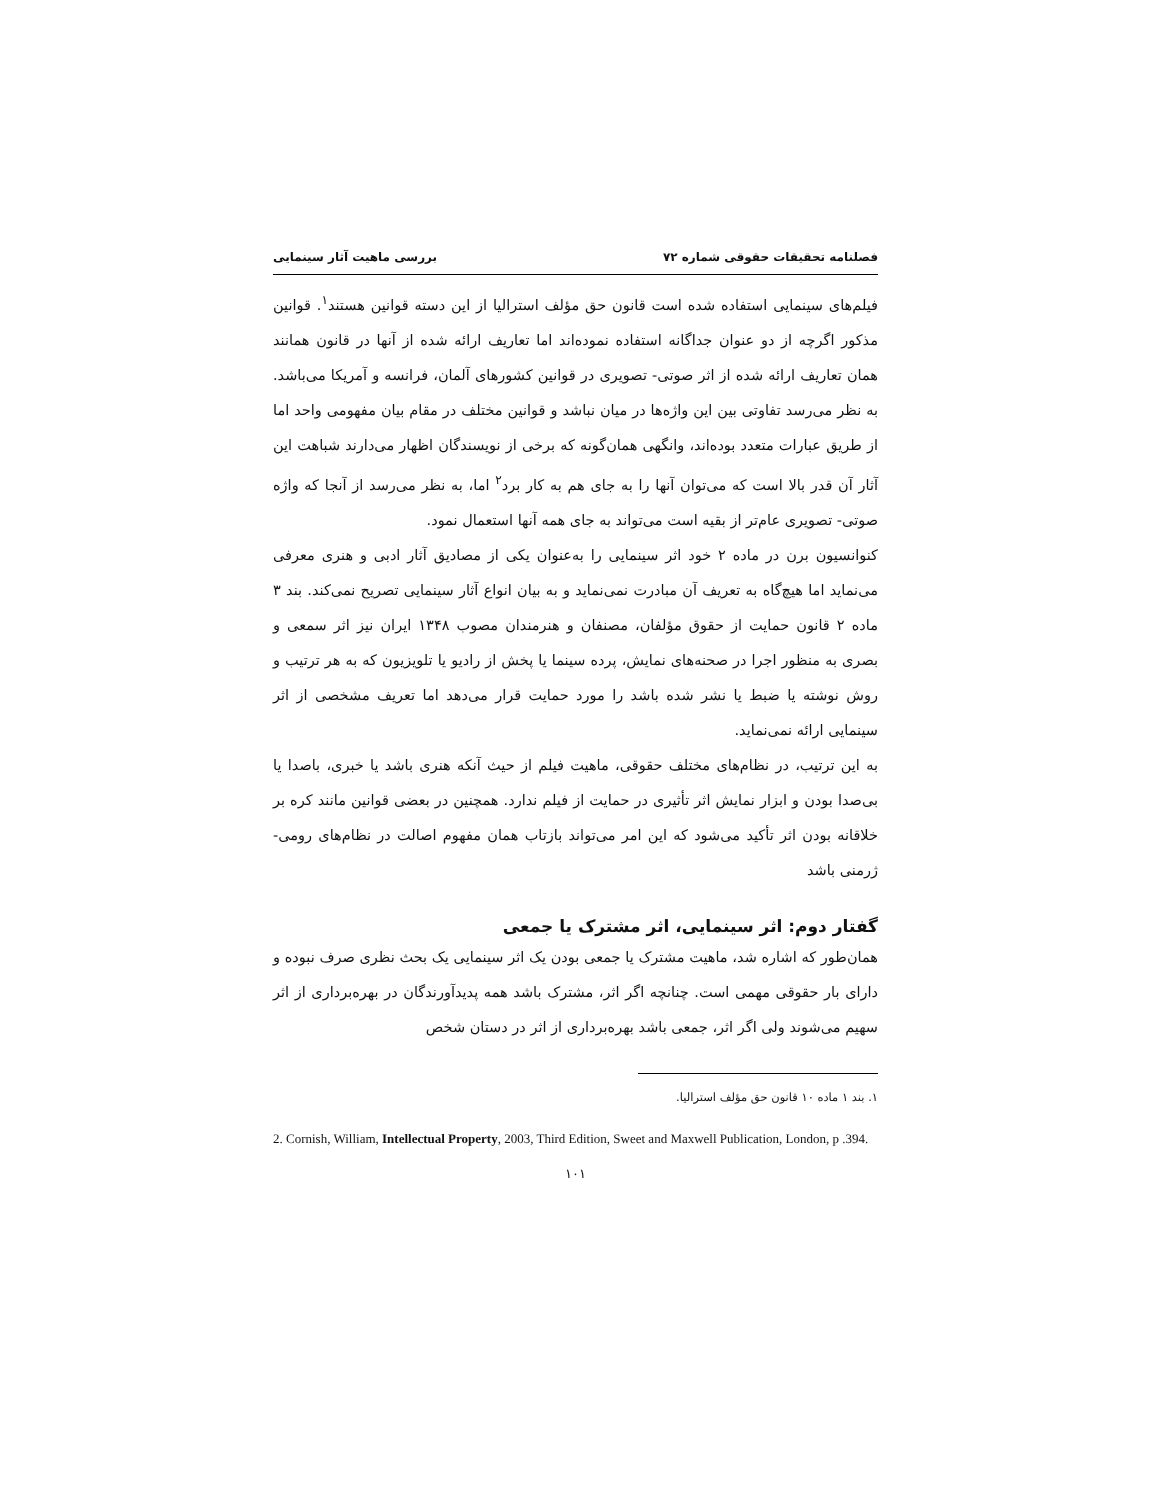فصلنامه تحقیقات حقوقی شماره ۷۲ بررسی ماهیت آثار سینمایی
فیلم‌های سینمایی استفاده شده است قانون حق مؤلف استرالیا از این دسته قوانین هستند<sup>۱</sup>. قوانین مذکور اگرچه از دو عنوان جداگانه استفاده نموده‌اند اما تعاریف ارائه شده از آنها در قانون همانند همان تعاریف ارائه شده از اثر صوتی- تصویری در قوانین کشورهای آلمان، فرانسه و آمریکا می‌باشد. به نظر می‌رسد تفاوتی بین این واژه‌ها در میان نباشد و قوانین مختلف در مقام بیان مفهومی واحد اما از طریق عبارات متعدد بوده‌اند، وانگهی همان‌گونه که برخی از نویسندگان اظهار می‌دارند شباهت این آثار آن قدر بالا است که می‌توان آنها را به جای هم به کار برد<sup>۲</sup> اما، به نظر می‌رسد از آنجا که واژه صوتی- تصویری عام‌تر از بقیه است می‌تواند به جای همه آنها استعمال نمود.
کنوانسیون برن در ماده ۲ خود اثر سینمایی را به‌عنوان یکی از مصادیق آثار ادبی و هنری معرفی می‌نماید اما هیچ‌گاه به تعریف آن مبادرت نمی‌نماید و به بیان انواع آثار سینمایی تصریح نمی‌کند. بند ۳ ماده ۲ قانون حمایت از حقوق مؤلفان، مصنفان و هنرمندان مصوب ۱۳۴۸ ایران نیز اثر سمعی و بصری به منظور اجرا در صحنه‌های نمایش، پرده سینما یا پخش از رادیو یا تلویزیون که به هر ترتیب و روش نوشته یا ضبط یا نشر شده باشد را مورد حمایت قرار می‌دهد اما تعریف مشخصی از اثر سینمایی ارائه نمی‌نماید.
به این ترتیب، در نظام‌های مختلف حقوقی، ماهیت فیلم از حیث آنکه هنری باشد یا خبری، باصدا یا بی‌صدا بودن و ابزار نمایش اثر تأثیری در حمایت از فیلم ندارد. همچنین در بعضی قوانین مانند کره بر خلاقانه بودن اثر تأکید می‌شود که این امر می‌تواند بازتاب همان مفهوم اصالت در نظام‌های رومی- ژرمنی باشد
گفتار دوم: اثر سینمایی، اثر مشترک یا جمعی
همان‌طور که اشاره شد، ماهیت مشترک یا جمعی بودن یک اثر سینمایی یک بحث نظری صرف نبوده و دارای بار حقوقی مهمی است. چنانچه اگر اثر، مشترک باشد همه پدیدآورندگان در بهره‌برداری از اثر سهیم می‌شوند ولی اگر اثر، جمعی باشد بهره‌برداری از اثر در دستان شخص
۱. بند ۱ ماده ۱۰ قانون حق مؤلف استرالیا.
2. Cornish, William, Intellectual Property, 2003, Third Edition, Sweet and Maxwell Publication, London, p .394.
۱۰۱